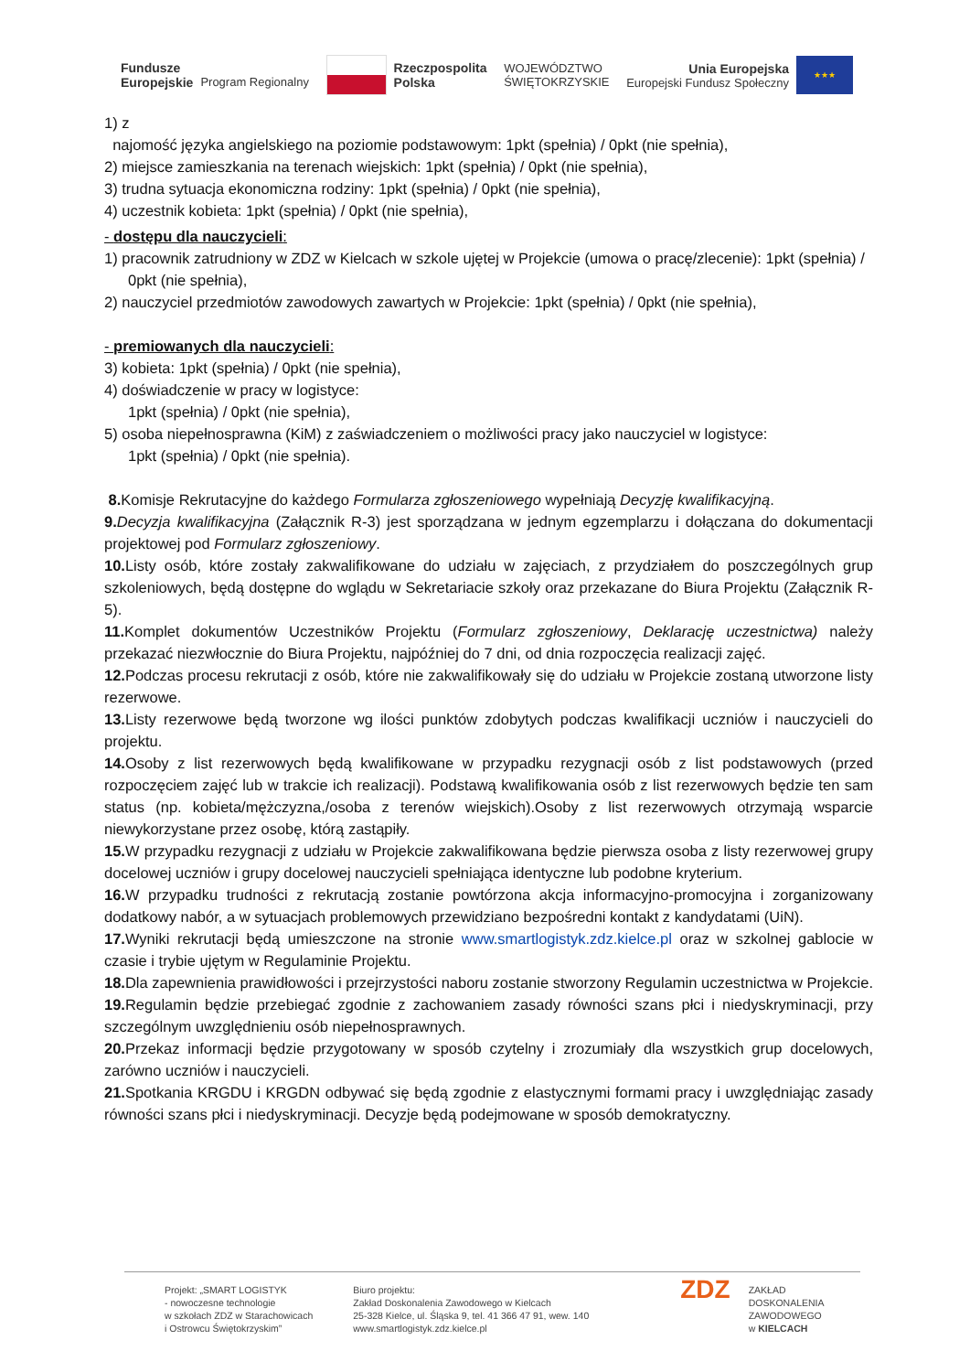Fundusze
Europejskie
Program Regionalny
Rzeczpospolita
Polska
WOJEWÓDZTWO
ŚWIĘTOKRZYSKIE
Unia Europejska
Europejski Fundusz Społeczny
★★★
1) z
najomość języka angielskiego na poziomie podstawowym: 1pkt (spełnia) / 0pkt (nie spełnia),
2) miejsce zamieszkania na terenach wiejskich: 1pkt (spełnia) / 0pkt (nie spełnia),
3) trudna sytuacja ekonomiczna rodziny: 1pkt (spełnia) / 0pkt (nie spełnia),
4) uczestnik kobieta: 1pkt (spełnia) / 0pkt (nie spełnia),
- dostępu dla nauczycieli:
1) pracownik zatrudniony w ZDZ w Kielcach w szkole ujętej w Projekcie (umowa o pracę/zlecenie): 1pkt (spełnia) / 0pkt (nie spełnia),
2) nauczyciel przedmiotów zawodowych zawartych w Projekcie: 1pkt (spełnia) / 0pkt (nie spełnia),
- premiowanych dla nauczycieli:
3) kobieta: 1pkt (spełnia) / 0pkt (nie spełnia),
4) doświadczenie w pracy w logistyce:
1pkt (spełnia) / 0pkt (nie spełnia),
5) osoba niepełnosprawna (KiM) z zaświadczeniem o możliwości pracy jako nauczyciel w logistyce:
1pkt (spełnia) / 0pkt (nie spełnia).
8. Komisje Rekrutacyjne do każdego Formularza zgłoszeniowego wypełniają Decyzję kwalifikacyjną.
9. Decyzja kwalifikacyjna (Załącznik R-3) jest sporządzana w jednym egzemplarzu i dołączana do dokumentacji projektowej pod Formularz zgłoszeniowy.
10. Listy osób, które zostały zakwalifikowane do udziału w zajęciach, z przydziałem do poszczególnych grup szkoleniowych, będą dostępne do wglądu w Sekretariacie szkoły oraz przekazane do Biura Projektu (Załącznik R-5).
11. Komplet dokumentów Uczestników Projektu (Formularz zgłoszeniowy, Deklarację uczestnictwa) należy przekazać niezwłocznie do Biura Projektu, najpóźniej do 7 dni, od dnia rozpoczęcia realizacji zajęć.
12. Podczas procesu rekrutacji z osób, które nie zakwalifikowały się do udziału w Projekcie zostaną utworzone listy rezerwowe.
13. Listy rezerwowe będą tworzone wg ilości punktów zdobytych podczas kwalifikacji uczniów i nauczycieli do projektu.
14. Osoby z list rezerwowych będą kwalifikowane w przypadku rezygnacji osób z list podstawowych (przed rozpoczęciem zajęć lub w trakcie ich realizacji). Podstawą kwalifikowania osób z list rezerwowych będzie ten sam status (np. kobieta/mężczyzna,/osoba z terenów wiejskich).Osoby z list rezerwowych otrzymają wsparcie niewykorzystane przez osobę, którą zastąpiły.
15. W przypadku rezygnacji z udziału w Projekcie zakwalifikowana będzie pierwsza osoba z listy rezerwowej grupy docelowej uczniów i grupy docelowej nauczycieli spełniająca identyczne lub podobne kryterium.
16. W przypadku trudności z rekrutacją zostanie powtórzona akcja informacyjno-promocyjna i zorganizowany dodatkowy nabór, a w sytuacjach problemowych przewidziano bezpośredni kontakt z kandydatami (UiN).
17. Wyniki rekrutacji będą umieszczone na stronie www.smartlogistyk.zdz.kielce.pl oraz w szkolnej gablocie w czasie i trybie ujętym w Regulaminie Projektu.
18. Dla zapewnienia prawidłowości i przejrzystości naboru zostanie stworzony Regulamin uczestnictwa w Projekcie.
19. Regulamin będzie przebiegać zgodnie z zachowaniem zasady równości szans płci i niedyskryminacji, przy szczególnym uwzględnieniu osób niepełnosprawnych.
20. Przekaz informacji będzie przygotowany w sposób czytelny i zrozumiały dla wszystkich grup docelowych, zarówno uczniów i nauczycieli.
21. Spotkania KRGDU i KRGDN odbywać się będą zgodnie z elastycznymi formami pracy i uwzględniając zasady równości szans płci i niedyskryminacji. Decyzje będą podejmowane w sposób demokratyczny.
Projekt: „SMART LOGISTYK
- nowoczesne technologie
w szkołach ZDZ w Starachowicach
i Ostrowcu Świętokrzyskim”
Biuro projektu:
Zakład Doskonalenia Zawodowego w Kielcach
25-328 Kielce, ul. Śląska 9, tel. 41 366 47 91, wew. 140
www.smartlogistyk.zdz.kielce.pl
ZDZ
ZAKŁAD
DOSKONALENIA
ZAWODOWEGO
w KIELCACH